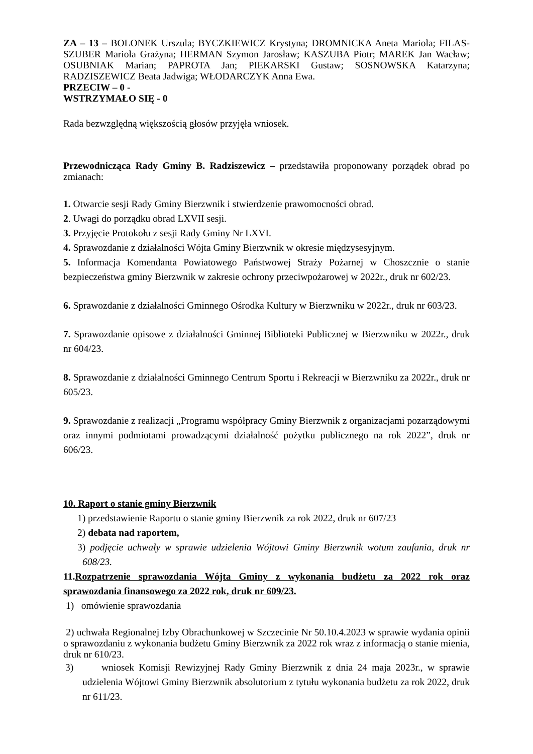ZA – 13 – BOLONEK Urszula; BYCZKIEWICZ Krystyna; DROMNICKA Aneta Mariola; FILAS-SZUBER Mariola Grażyna; HERMAN Szymon Jarosław; KASZUBA Piotr; MAREK Jan Wacław; OSUBNIAK Marian; PAPROTA Jan; PIEKARSKI Gustaw; SOSNOWSKA Katarzyna; RADZISZEWICZ Beata Jadwiga; WŁODARCZYK Anna Ewa.
PRZECIW – 0 -
WSTRZYMAŁO SIĘ - 0
Rada bezwzględną większością głosów przyjęła wniosek.
Przewodnicząca Rady Gminy B. Radziszewicz – przedstawiła proponowany porządek obrad po zmianach:
1. Otwarcie sesji Rady Gminy Bierzwnik i stwierdzenie prawomocności obrad.
2. Uwagi do porządku obrad LXVII sesji.
3. Przyjęcie Protokołu z sesji Rady Gminy Nr LXVI.
4. Sprawozdanie z działalności Wójta Gminy Bierzwnik w okresie międzysesyjnym.
5. Informacja Komendanta Powiatowego Państwowej Straży Pożarnej w Choszcznie o stanie bezpieczeństwa gminy Bierzwnik w zakresie ochrony przeciwpożarowej w 2022r., druk nr 602/23.
6. Sprawozdanie z działalności Gminnego Ośrodka Kultury w Bierzwniku w 2022r., druk nr 603/23.
7. Sprawozdanie opisowe z działalności Gminnej Biblioteki Publicznej w Bierzwniku w 2022r., druk nr 604/23.
8. Sprawozdanie z działalności Gminnego Centrum Sportu i Rekreacji w Bierzwniku za 2022r., druk nr 605/23.
9. Sprawozdanie z realizacji „Programu współpracy Gminy Bierzwnik z organizacjami pozarządowymi oraz innymi podmiotami prowadzącymi działalność pożytku publicznego na rok 2022”, druk nr 606/23.
10. Raport o stanie gminy Bierzwnik
1) przedstawienie Raportu o stanie gminy Bierzwnik za rok 2022, druk nr 607/23
2) debata nad raportem,
3) podjęcie uchwały w sprawie udzielenia Wójtowi Gminy Bierzwnik wotum zaufania, druk nr 608/23.
11.Rozpatrzenie sprawozdania Wójta Gminy z wykonania budżetu za 2022 rok oraz sprawozdania finansowego za 2022 rok, druk nr 609/23.
1) omówienie sprawozdania
2) uchwała Regionalnej Izby Obrachunkowej w Szczecinie Nr 50.10.4.2023 w sprawie wydania opinii o sprawozdaniu z wykonania budżetu Gminy Bierzwnik za 2022 rok wraz z informacją o stanie mienia, druk nr 610/23.
3) wniosek Komisji Rewizyjnej Rady Gminy Bierzwnik z dnia 24 maja 2023r., w sprawie udzielenia Wójtowi Gminy Bierzwnik absolutorium z tytułu wykonania budżetu za rok 2022, druk nr 611/23.